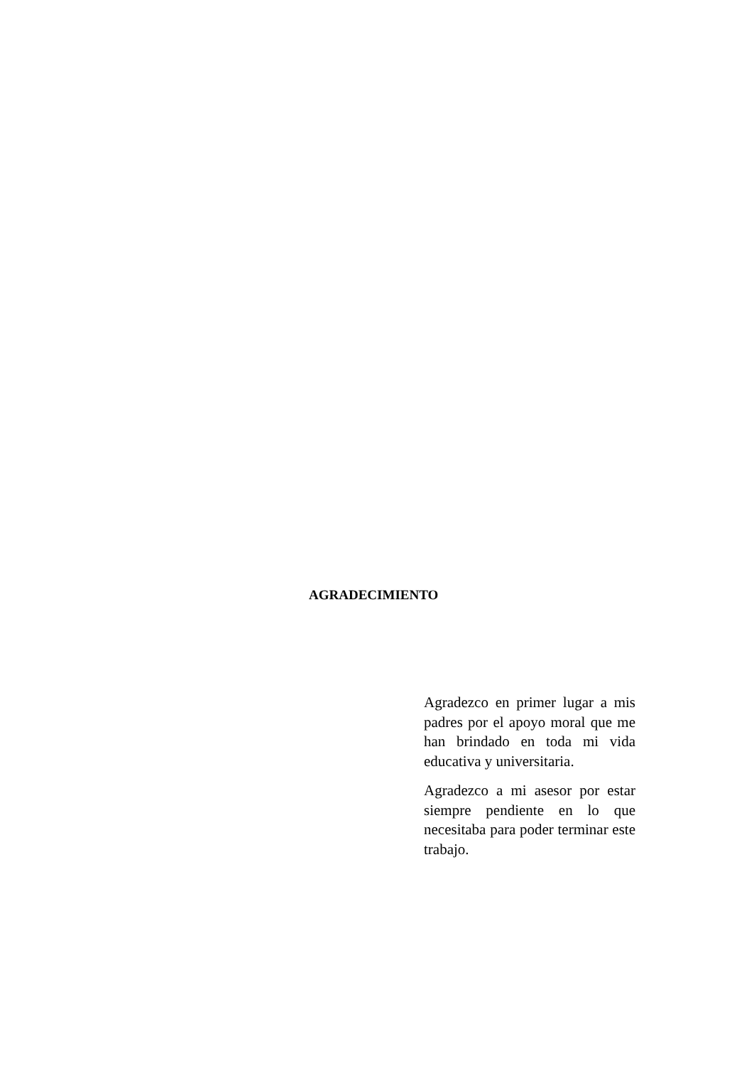AGRADECIMIENTO
Agradezco en primer lugar a mis padres por el apoyo moral que me han brindado en toda mi vida educativa y universitaria.
Agradezco a mi asesor por estar siempre pendiente en lo que necesitaba para poder terminar este trabajo.